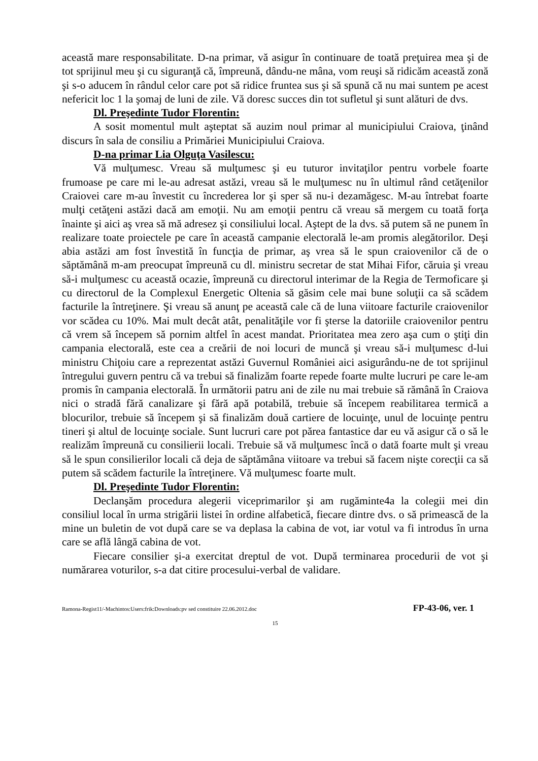această mare responsabilitate. D-na primar, vă asigur în continuare de toată preţuirea mea şi de tot sprijinul meu şi cu siguranţă că, împreună, dându-ne mâna, vom reuşi să ridicăm această zonă şi s-o aducem în rândul celor care pot să ridice fruntea sus şi să spună că nu mai suntem pe acest nefericit loc 1 la şomaj de luni de zile. Vă doresc succes din tot sufletul şi sunt alături de dvs.
Dl. Preşedinte Tudor Florentin:
A sosit momentul mult aşteptat să auzim noul primar al municipiului Craiova, ţinând discurs în sala de consiliu a Primăriei Municipiului Craiova.
D-na primar Lia Olguţa Vasilescu:
Vă mulţumesc. Vreau să mulţumesc şi eu tuturor invitaţilor pentru vorbele foarte frumoase pe care mi le-au adresat astăzi, vreau să le mulţumesc nu în ultimul rând cetăţenilor Craiovei care m-au învestit cu încrederea lor şi sper să nu-i dezamăgesc. M-au întrebat foarte mulţi cetăţeni astăzi dacă am emoţii. Nu am emoţii pentru că vreau să mergem cu toată forţa înainte şi aici aş vrea să mă adresez şi consiliului local. Aştept de la dvs. să putem să ne punem în realizare toate proiectele pe care în această campanie electorală le-am promis alegătorilor. Deşi abia astăzi am fost învestită în funcţia de primar, aş vrea să le spun craiovenilor că de o săptămână m-am preocupat împreună cu dl. ministru secretar de stat Mihai Fifor, căruia şi vreau să-i mulţumesc cu această ocazie, împreună cu directorul interimar de la Regia de Termoficare şi cu directorul de la Complexul Energetic Oltenia să găsim cele mai bune soluţii ca să scădem facturile la întreţinere. Şi vreau să anunţ pe această cale că de luna viitoare facturile craiovenilor vor scădea cu 10%. Mai mult decât atât, penalităţile vor fi şterse la datoriile craiovenilor pentru că vrem să începem să pornim altfel în acest mandat. Prioritatea mea zero aşa cum o ştiţi din campania electorală, este cea a creării de noi locuri de muncă şi vreau să-i mulţumesc d-lui ministru Chiţoiu care a reprezentat astăzi Guvernul României aici asigurându-ne de tot sprijinul întregului guvern pentru că va trebui să finalizăm foarte repede foarte multe lucruri pe care le-am promis în campania electorală. În următorii patru ani de zile nu mai trebuie să rămână în Craiova nici o stradă fără canalizare şi fără apă potabilă, trebuie să începem reabilitarea termică a blocurilor, trebuie să începem şi să finalizăm două cartiere de locuinţe, unul de locuinţe pentru tineri şi altul de locuinţe sociale. Sunt lucruri care pot părea fantastice dar eu vă asigur că o să le realizăm împreună cu consilierii locali. Trebuie să vă mulţumesc încă o dată foarte mult şi vreau să le spun consilierilor locali că deja de săptămâna viitoare va trebui să facem nişte corecţii ca să putem să scădem facturile la întreţinere. Vă mulţumesc foarte mult.
Dl. Preşedinte Tudor Florentin:
Declanşăm procedura alegerii viceprimarilor şi am rugăminte4a la colegii mei din consiliul local în urma strigării listei în ordine alfabetică, fiecare dintre dvs. o să primească de la mine un buletin de vot după care se va deplasa la cabina de vot, iar votul va fi introdus în urna care se află lângă cabina de vot.
Fiecare consilier şi-a exercitat dreptul de vot. După terminarea procedurii de vot şi numărarea voturilor, s-a dat citire procesului-verbal de validare.
Ramona-Regist11/-Machintos:Users:frik:Downloads:pv sed constituire 22.06.2012.doc FP-43-06, ver. 1
15